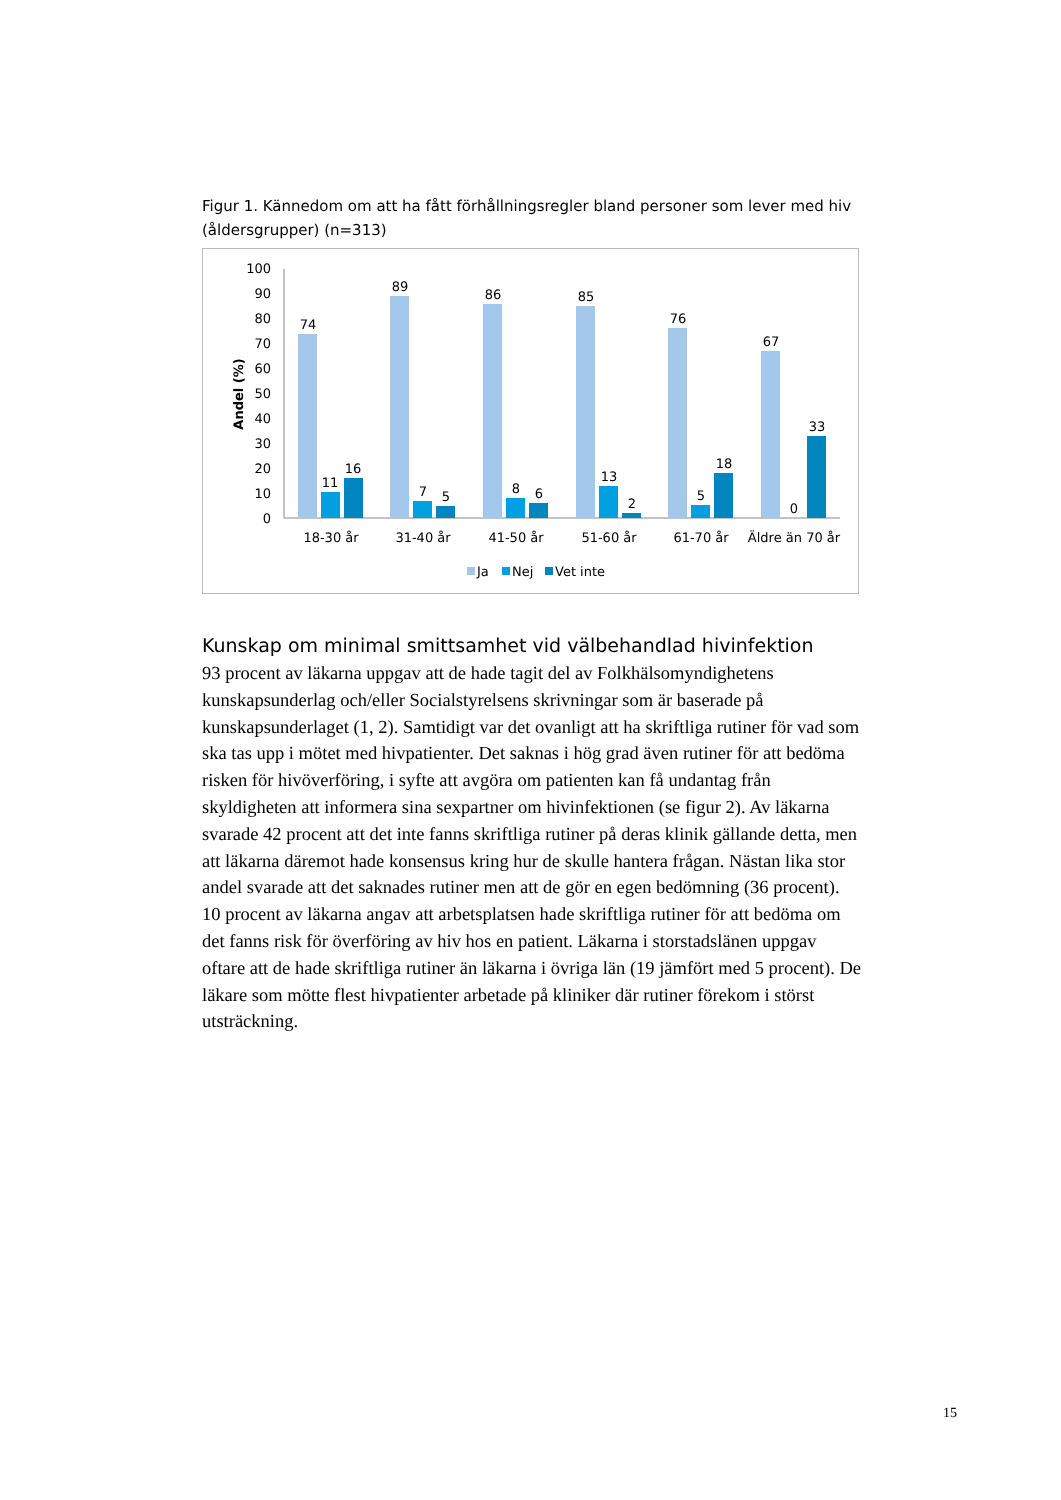Figur 1. Kännedom om att ha fått förhållningsregler bland personer som lever med hiv (åldersgrupper) (n=313)
100
90
80
70
60
50
40
30
20
10
0
Andel (%)
74
11
16
89
7
5
86
8
6
85
13
2
76
5
18
67
0
33
18-30 år
31-40 år
41-50 år
51-60 år
61-70 år
Äldre än 70 år
Ja
Nej
Vet inte
Kunskap om minimal smittsamhet vid välbehandlad hivinfektion
93 procent av läkarna uppgav att de hade tagit del av Folkhälsomyndighetens kunskapsunderlag och/eller Socialstyrelsens skrivningar som är baserade på kunskapsunderlaget (1, 2). Samtidigt var det ovanligt att ha skriftliga rutiner för vad som ska tas upp i mötet med hivpatienter. Det saknas i hög grad även rutiner för att bedöma risken för hivöverföring, i syfte att avgöra om patienten kan få undantag från skyldigheten att informera sina sexpartner om hivinfektionen (se figur 2). Av läkarna svarade 42 procent att det inte fanns skriftliga rutiner på deras klinik gällande detta, men att läkarna däremot hade konsensus kring hur de skulle hantera frågan. Nästan lika stor andel svarade att det saknades rutiner men att de gör en egen bedömning (36 procent). 10 procent av läkarna angav att arbetsplatsen hade skriftliga rutiner för att bedöma om det fanns risk för överföring av hiv hos en patient. Läkarna i storstadslänen uppgav oftare att de hade skriftliga rutiner än läkarna i övriga län (19 jämfört med 5 procent). De läkare som mötte flest hivpatienter arbetade på kliniker där rutiner förekom i störst utsträckning.
15